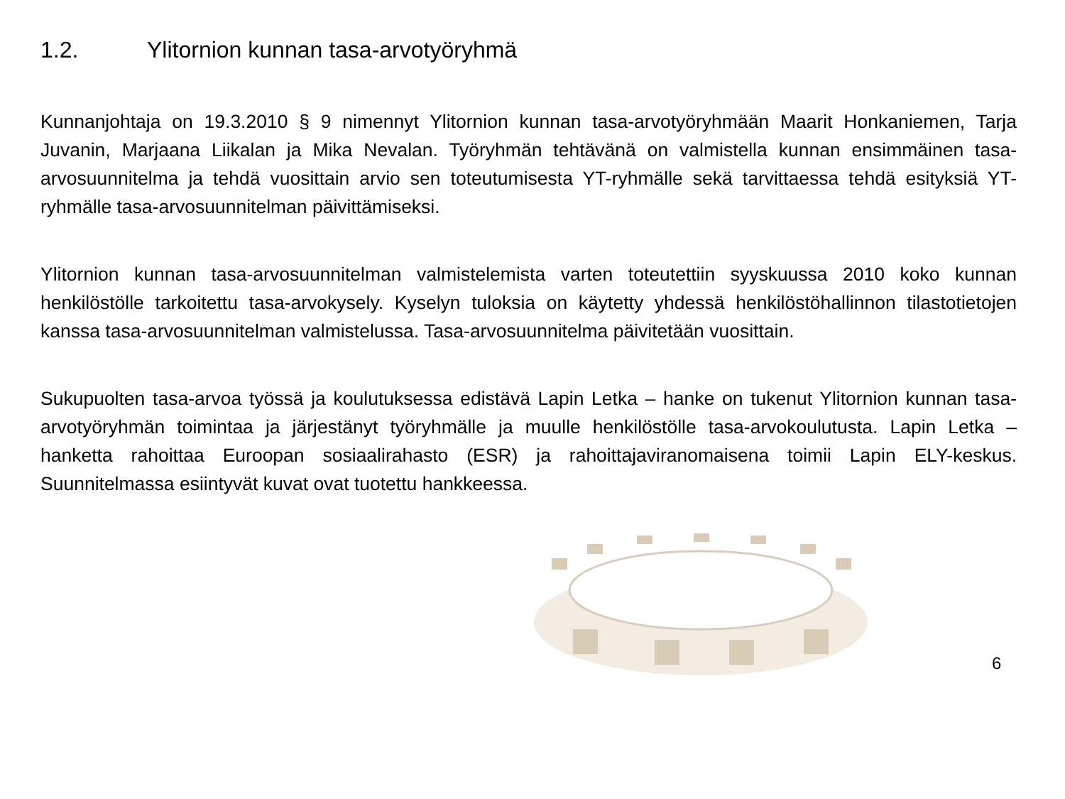1.2. Ylitornion kunnan tasa-arvotyöryhmä
Kunnanjohtaja on 19.3.2010 § 9 nimennyt Ylitornion kunnan tasa-arvotyöryhmään Maarit Honkaniemen, Tarja Juvanin, Marjaana Liikalan ja Mika Nevalan. Työryhmän tehtävänä on valmistella kunnan ensimmäinen tasa-arvosuunnitelma ja tehdä vuosittain arvio sen toteutumisesta YT-ryhmälle sekä tarvittaessa tehdä esityksiä YT-ryhmälle tasa-arvosuunnitelman päivittämiseksi.
Ylitornion kunnan tasa-arvosuunnitelman valmistelemista varten toteutettiin syyskuussa 2010 koko kunnan henkilöstölle tarkoitettu tasa-arvokysely. Kyselyn tuloksia on käytetty yhdessä henkilöstöhallinnon tilastotietojen kanssa tasa-arvosuunnitelman valmistelussa. Tasa-arvosuunnitelma päivitetään vuosittain.
Sukupuolten tasa-arvoa työssä ja koulutuksessa edistävä Lapin Letka – hanke on tukenut Ylitornion kunnan tasa-arvotyöryhmän toimintaa ja järjestänyt työryhmälle ja muulle henkilöstölle tasa-arvokoulutusta. Lapin Letka – hanketta rahoittaa Euroopan sosiaalirahasto (ESR) ja rahoittajaviranomaisena toimii Lapin ELY-keskus. Suunnitelmassa esiintyvät kuvat ovat tuotettu hankkeessa.
6